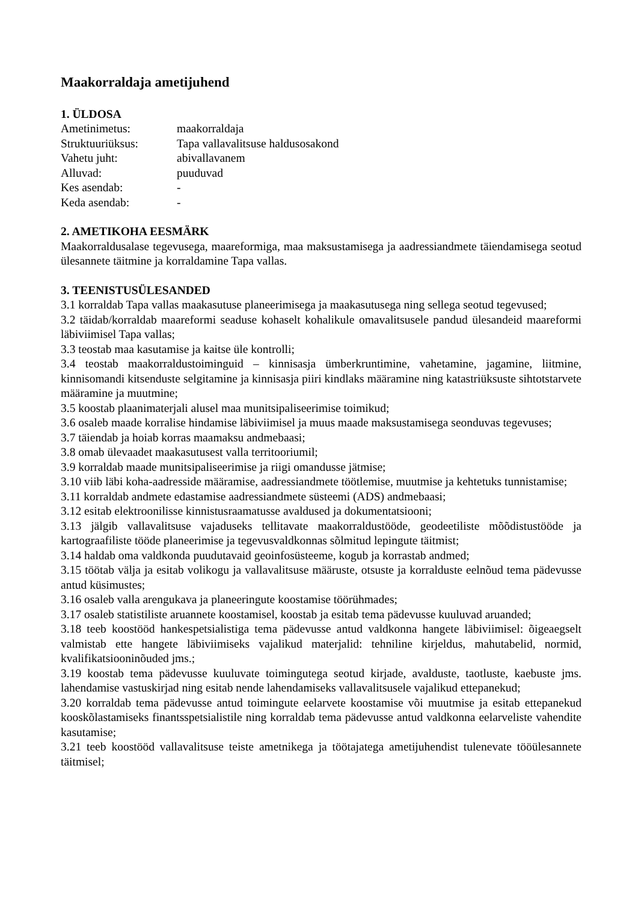Maakorraldaja ametijuhend
1. ÜLDOSA
Ametinimetus: maakorraldaja
Struktuuriüksus: Tapa vallavalitsuse haldusosakond
Vahetu juht: abivallavanem
Alluvad: puuduvad
Kes asendab: -
Keda asendab: -
2. AMETIKOHA EESMÄRK
Maakorraldusalase tegevusega, maareformiga, maa maksustamisega ja aadressiandmete täiendamisega seotud ülesannete täitmine ja korraldamine Tapa vallas.
3. TEENISTUSÜLESANDED
3.1 korraldab Tapa vallas maakasutuse planeerimisega ja maakasutusega ning sellega seotud tegevused;
3.2 täidab/korraldab maareformi seaduse kohaselt kohalikule omavalitsusele pandud ülesandeid maareformi läbiviimisel Tapa vallas;
3.3 teostab maa kasutamise ja kaitse üle kontrolli;
3.4 teostab maakorraldustoiminguid – kinnisasja ümberkruntimine, vahetamine, jagamine, liitmine, kinnisomandi kitsenduste selgitamine ja kinnisasja piiri kindlaks määramine ning katastriüksuste sihtotstarvete määramine ja muutmine;
3.5 koostab plaanimaterjali alusel maa munitsipaliseerimise toimikud;
3.6 osaleb maade korralise hindamise läbiviimisel ja muus maade maksustamisega seonduvas tegevuses;
3.7 täiendab ja hoiab korras maamaksu andmebaasi;
3.8 omab ülevaadet maakasutusest valla territooriumil;
3.9 korraldab maade munitsipaliseerimise ja riigi omandusse jätmise;
3.10 viib läbi koha-aadresside määramise, aadressiandmete töötlemise, muutmise ja kehtetuks tunnistamise;
3.11 korraldab andmete edastamise aadressiandmete süsteemi (ADS) andmebaasi;
3.12 esitab elektroonilisse kinnistusraamatusse avaldused ja dokumentatsiooni;
3.13 jälgib vallavalitsuse vajaduseks tellitavate maakorraldustööde, geodeetiliste mõõdistustööde ja kartograafiliste tööde planeerimise ja tegevusvaldkonnas sõlmitud lepingute täitmist;
3.14 haldab oma valdkonda puudutavaid geoinfosüsteeme, kogub ja korrastab andmed;
3.15 töötab välja ja esitab volikogu ja vallavalitsuse määruste, otsuste ja korralduste eelnõud tema pädevusse antud küsimustes;
3.16 osaleb valla arengukava ja planeeringute koostamise töörühmades;
3.17 osaleb statistiliste aruannete koostamisel, koostab ja esitab tema pädevusse kuuluvad aruanded;
3.18 teeb koostööd hankespetsialistiga tema pädevusse antud valdkonna hangete läbiviimisel: õigeaegselt valmistab ette hangete läbiviimiseks vajalikud materjalid: tehniline kirjeldus, mahutabelid, normid, kvalifikatsiooninõuded jms.;
3.19 koostab tema pädevusse kuuluvate toimingutega seotud kirjade, avalduste, taotluste, kaebuste jms. lahendamise vastuskirjad ning esitab nende lahendamiseks vallavalitsusele vajalikud ettepanekud;
3.20 korraldab tema pädevusse antud toimingute eelarvete koostamise või muutmise ja esitab ettepanekud kooskõlastamiseks finantsspetsialistile ning korraldab tema pädevusse antud valdkonna eelarveliste vahendite kasutamise;
3.21 teeb koostööd vallavalitsuse teiste ametnikega ja töötajatega ametijuhendist tulenevate tööülesannete täitmisel;